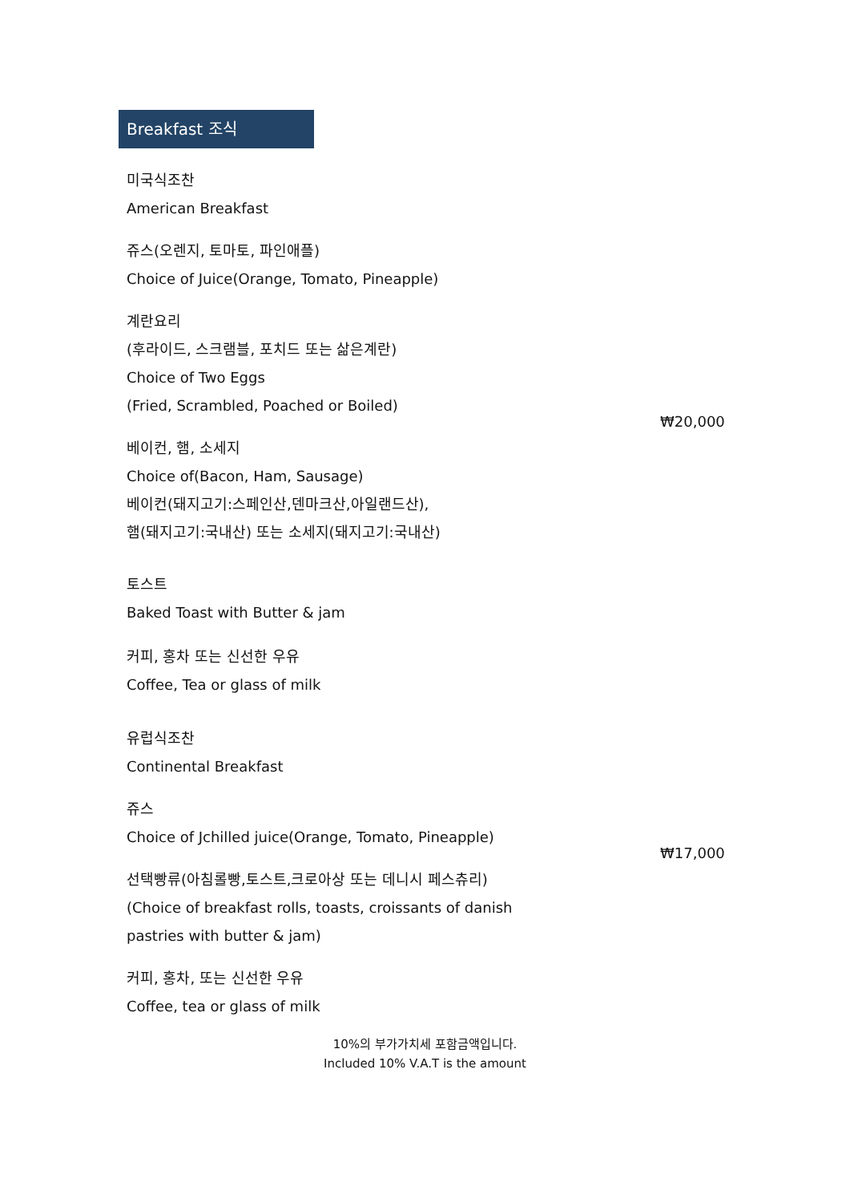Breakfast 조식
미국식조찬
American Breakfast
쥬스(오렌지, 토마토, 파인애플)
Choice of Juice(Orange, Tomato, Pineapple)
계란요리
(후라이드, 스크램블, 포치드 또는 삶은계란)
Choice of Two Eggs
(Fried, Scrambled, Poached or Boiled)
₩20,000
베이컨, 햄, 소세지
Choice of(Bacon, Ham, Sausage)
베이컨(돼지고기:스페인산,덴마크산,아일랜드산),
햄(돼지고기:국내산) 또는 소세지(돼지고기:국내산)
토스트
Baked Toast with Butter & jam
커피, 홍차 또는 신선한 우유
Coffee, Tea or glass of milk
유럽식조찬
Continental Breakfast
쥬스
Choice of Jchilled juice(Orange, Tomato, Pineapple)
₩17,000
선택빵류(아침롤빵,토스트,크로아상 또는 데니시 페스츄리)
(Choice of breakfast rolls, toasts, croissants of danish
pastries with butter & jam)
커피, 홍차, 또는 신선한 우유
Coffee, tea or glass of milk
10%의 부가가치세 포함금액입니다.
Included 10% V.A.T is the amount